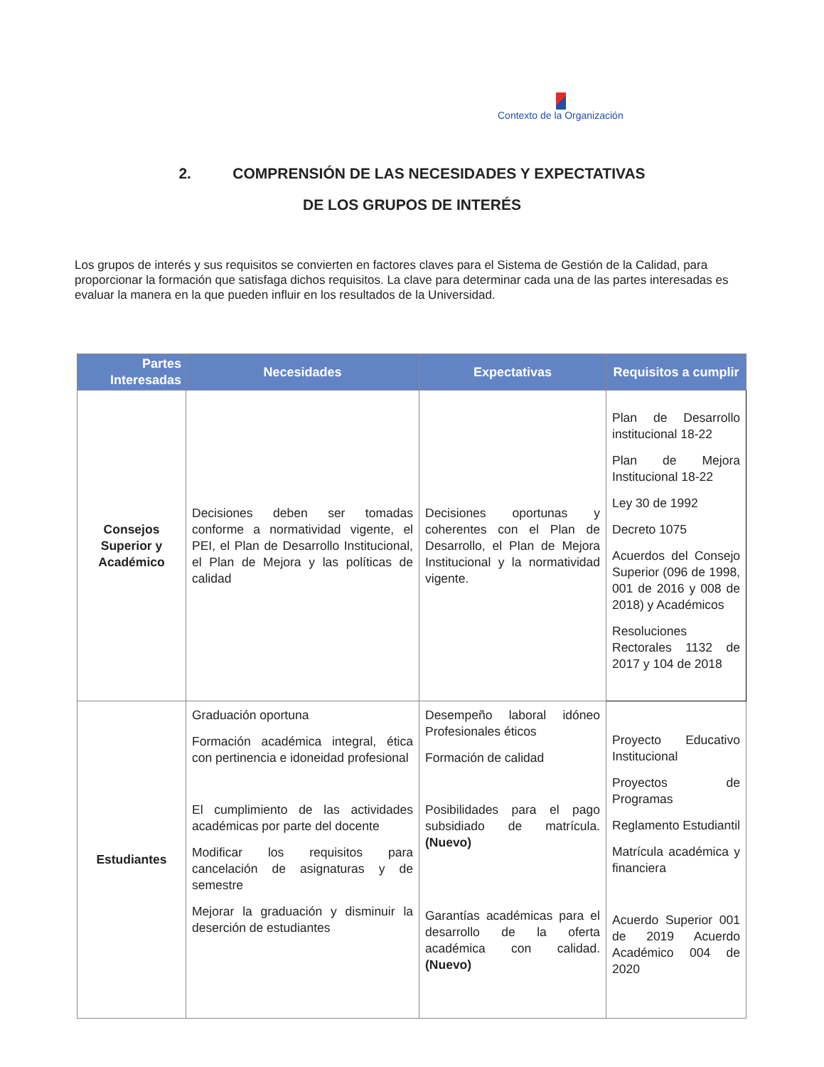Contexto de la Organización
2. COMPRENSIÓN DE LAS NECESIDADES Y EXPECTATIVAS
DE LOS GRUPOS DE INTERÉS
Los grupos de interés y sus requisitos se convierten en factores claves para el Sistema de Gestión de la Calidad, para proporcionar la formación que satisfaga dichos requisitos. La clave para determinar cada una de las partes interesadas es evaluar la manera en la que pueden influir en los resultados de la Universidad.
| Partes Interesadas | Necesidades | Expectativas | Requisitos a cumplir |
| --- | --- | --- | --- |
| Consejos Superior y Académico | Decisiones deben ser tomadas conforme a normatividad vigente, el PEI, el Plan de Desarrollo Institucional, el Plan de Mejora y las políticas de calidad | Decisiones oportunas y coherentes con el Plan de Desarrollo, el Plan de Mejora Institucional y la normatividad vigente. | Plan de Desarrollo institucional 18-22 Plan de Mejora Institucional 18-22 Ley 30 de 1992 Decreto 1075 Acuerdos del Consejo Superior (096 de 1998, 001 de 2016 y 008 de 2018) y Académicos Resoluciones Rectorales 1132 de 2017 y 104 de 2018 |
| Estudiantes | Graduación oportuna Formación académica integral, ética con pertinencia e idoneidad profesional El cumplimiento de las actividades académicas por parte del docente Modificar los requisitos para cancelación de asignaturas y de semestre Mejorar la graduación y disminuir la deserción de estudiantes | Desempeño laboral idóneo Profesionales éticos Formación de calidad Posibilidades para el pago subsidiado de matrícula. (Nuevo) Garantías académicas para el desarrollo de la oferta académica con calidad. (Nuevo) | Proyecto Educativo Institucional Proyectos de Programas Reglamento Estudiantil Matrícula académica y financiera Acuerdo Superior 001 de 2019 Acuerdo Académico 004 de 2020 |